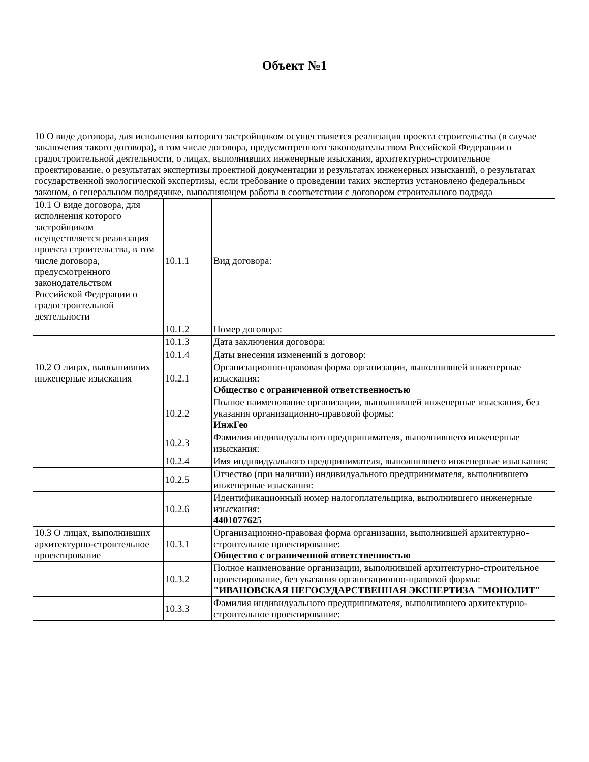Объект №1
| 10 О виде договора, для исполнения которого застройщиком осуществляется реализация проекта строительства (в случае заключения такого договора), в том числе договора, предусмотренного законодательством Российской Федерации о градостроительной деятельности, о лицах, выполнивших инженерные изыскания, архитектурно-строительное проектирование, о результатах экспертизы проектной документации и результатах инженерных изысканий, о результатах государственной экологической экспертизы, если требование о проведении таких экспертиз установлено федеральным законом, о генеральном подрядчике, выполняющем работы в соответствии с договором строительного подряда | | |
| 10.1 О виде договора, для исполнения которого застройщиком осуществляется реализация проекта строительства, в том числе договора, предусмотренного законодательством Российской Федерации о градостроительной деятельности | 10.1.1 | Вид договора: |
| | 10.1.2 | Номер договора: |
| | 10.1.3 | Дата заключения договора: |
| | 10.1.4 | Даты внесения изменений в договор: |
| 10.2 О лицах, выполнивших инженерные изыскания | 10.2.1 | Организационно-правовая форма организации, выполнившей инженерные изыскания: Общество с ограниченной ответственностью |
| | 10.2.2 | Полное наименование организации, выполнившей инженерные изыскания, без указания организационно-правовой формы: ИнжГео |
| | 10.2.3 | Фамилия индивидуального предпринимателя, выполнившего инженерные изыскания: |
| | 10.2.4 | Имя индивидуального предпринимателя, выполнившего инженерные изыскания: |
| | 10.2.5 | Отчество (при наличии) индивидуального предпринимателя, выполнившего инженерные изыскания: |
| | 10.2.6 | Идентификационный номер налогоплательщика, выполнившего инженерные изыскания: 4401077625 |
| 10.3 О лицах, выполнивших архитектурно-строительное проектирование | 10.3.1 | Организационно-правовая форма организации, выполнившей архитектурно-строительное проектирование: Общество с ограниченной ответственностью |
| | 10.3.2 | Полное наименование организации, выполнившей архитектурно-строительное проектирование, без указания организационно-правовой формы: "ИВАНОВСКАЯ НЕГОСУДАРСТВЕННАЯ ЭКСПЕРТИЗА "МОНОЛИТ" |
| | 10.3.3 | Фамилия индивидуального предпринимателя, выполнившего архитектурно-строительное проектирование: |